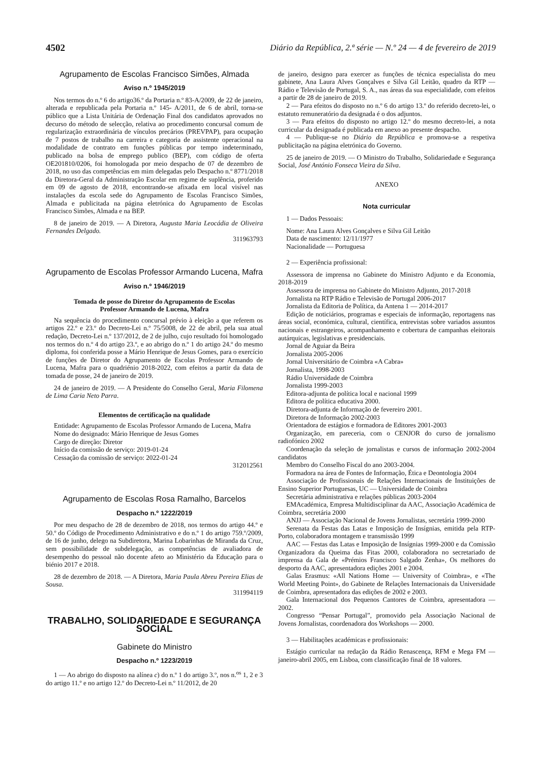4502 Diário da República, 2.ª série — N.º 24 — 4 de fevereiro de 2019
Agrupamento de Escolas Francisco Simões, Almada
Aviso n.º 1945/2019
Nos termos do n.º 6 do artigo36.º da Portaria n.º 83-A/2009, de 22 de janeiro, alterada e republicada pela Portaria n.º 145- A/2011, de 6 de abril, torna-se público que a Lista Unitária de Ordenação Final dos candidatos aprovados no decurso do método de selecção, relativa ao procedimento concursal comum de regularização extraordinária de vínculos precários (PREVPAP), para ocupação de 7 postos de trabalho na carreira e categoria de assistente operacional na modalidade de contrato em funções públicas por tempo indeterminado, publicado na bolsa de emprego publico (BEP), com código de oferta OE201810/0206, foi homologada por meio despacho de 07 de dezembro de 2018, no uso das competências em mim delegadas pelo Despacho n.º 8771/2018 da Diretora-Geral da Administração Escolar em regime de suplência, proferido em 09 de agosto de 2018, encontrando-se afixada em local visível nas instalações da escola sede do Agrupamento de Escolas Francisco Simões, Almada e publicitada na página eletrónica do Agrupamento de Escolas Francisco Simões, Almada e na BEP.
8 de janeiro de 2019. — A Diretora, Augusta Maria Leocádia de Oliveira Fernandes Delgado.
311963793
Agrupamento de Escolas Professor Armando Lucena, Mafra
Aviso n.º 1946/2019
Tomada de posse do Diretor do Agrupamento de Escolas
Professor Armando de Lucena, Mafra
Na sequência do procedimento concursal prévio à eleição a que referem os artigos 22.º e 23.º do Decreto-Lei n.º 75/5008, de 22 de abril, pela sua atual redação, Decreto-Lei n.º 137/2012, de 2 de julho, cujo resultado foi homologado nos termos do n.º 4 do artigo 23.º, e ao abrigo do n.º 1 do artigo 24.º do mesmo diploma, foi conferida posse a Mário Henrique de Jesus Gomes, para o exercício de funções de Diretor do Agrupamento de Escolas Professor Armando de Lucena, Mafra para o quadriénio 2018-2022, com efeitos a partir da data de tomada de posse, 24 de janeiro de 2019.
24 de janeiro de 2019. — A Presidente do Conselho Geral, Maria Filomena de Lima Caria Neto Parra.
Elementos de certificação na qualidade
Entidade: Agrupamento de Escolas Professor Armando de Lucena, Mafra
Nome do designado: Mário Henrique de Jesus Gomes
Cargo de direção: Diretor
Início da comissão de serviço: 2019-01-24
Cessação da comissão de serviço: 2022-01-24
312012561
Agrupamento de Escolas Rosa Ramalho, Barcelos
Despacho n.º 1222/2019
Por meu despacho de 28 de dezembro de 2018, nos termos do artigo 44.º e 50.º do Código de Procedimento Administrativo e do n.º 1 do artigo 759.º/2009, de 16 de junho, delego na Subdiretora, Marina Lobarinhas de Miranda da Cruz, sem possibilidade de subdelegação, as competências de avaliadora de desempenho do pessoal não docente afeto ao Ministério da Educação para o biénio 2017 e 2018.
28 de dezembro de 2018. — A Diretora, Maria Paula Abreu Pereira Elias de Sousa.
311994119
TRABALHO, SOLIDARIEDADE E SEGURANÇA SOCIAL
Gabinete do Ministro
Despacho n.º 1223/2019
1 — Ao abrigo do disposto na alínea c) do n.º 1 do artigo 3.º, nos n.<sup>os</sup> 1, 2 e 3 do artigo 11.º e no artigo 12.º do Decreto-Lei n.º 11/2012, de 20
de janeiro, designo para exercer as funções de técnica especialista do meu gabinete, Ana Laura Alves Gonçalves e Silva Gil Leitão, quadro da RTP — Rádio e Televisão de Portugal, S. A., nas áreas da sua especialidade, com efeitos a partir de 28 de janeiro de 2019.
2 — Para efeitos do disposto no n.º 6 do artigo 13.º do referido decreto-lei, o estatuto remuneratório da designada é o dos adjuntos.
3 — Para efeitos do disposto no artigo 12.º do mesmo decreto-lei, a nota curricular da designada é publicada em anexo ao presente despacho.
4 — Publique-se no Diário da República e promova-se a respetiva publicitação na página eletrónica do Governo.
25 de janeiro de 2019. — O Ministro do Trabalho, Solidariedade e Segurança Social, José António Fonseca Vieira da Silva.
ANEXO
Nota curricular
1 — Dados Pessoais:
Nome: Ana Laura Alves Gonçalves e Silva Gil Leitão
Data de nascimento: 12/11/1977
Nacionalidade — Portuguesa
2 — Experiência profissional:
Assessora de imprensa no Gabinete do Ministro Adjunto e da Economia, 2018-2019
Assessora de imprensa no Gabinete do Ministro Adjunto, 2017-2018
Jornalista na RTP Rádio e Televisão de Portugal 2006-2017
Jornalista da Editoria de Política, da Antena 1 — 2014-2017
Edição de noticiários, programas e especiais de informação, reportagens nas áreas social, económica, cultural, científica, entrevistas sobre variados assuntos nacionais e estrangeiros, acompanhamento e cobertura de campanhas eleitorais autárquicas, legislativas e presidenciais.
Jornal de Aguiar da Beira
Jornalista 2005-2006
Jornal Universitário de Coimbra «A Cabra»
Jornalista, 1998-2003
Rádio Universidade de Coimbra
Jornalista 1999-2003
Editora-adjunta de política local e nacional 1999
Editora de política educativa 2000.
Diretora-adjunta de Informação de fevereiro 2001.
Diretora de Informação 2002-2003
Orientadora de estágios e formadora de Editores 2001-2003
Organização, em pareceria, com o CENJOR do curso de jornalismo radiofónico 2002
Coordenação da seleção de jornalistas e cursos de informação 2002-2004 candidatos
Membro do Conselho Fiscal do ano 2003-2004.
Formadora na área de Fontes de Informação, Ética e Deontologia 2004
Associação de Profissionais de Relações Internacionais de Instituições de Ensino Superior Portuguesas, UC — Universidade de Coimbra
Secretária administrativa e relações públicas 2003-2004
EMAcadémica, Empresa Multidisciplinar da AAC, Associação Académica de Coimbra, secretária 2000
ANJJ — Associação Nacional de Jovens Jornalistas, secretária 1999-2000
Serenata da Festas das Latas e Imposição de Insígnias, emitida pela RTP-Porto, colaboradora montagem e transmissão 1999
AAC — Festas das Latas e Imposição de Insígnias 1999-2000 e da Comissão Organizadora da Queima das Fitas 2000, colaboradora no secretariado de imprensa da Gala de «Prémios Francisco Salgado Zenha», Os melhores do desporto da AAC, apresentadora edições 2001 e 2004.
Galas Erasmus: «All Nations Home — University of Coimbra», e «The World Meeting Point», do Gabinete de Relações Internacionais da Universidade de Coimbra, apresentadora das edições de 2002 e 2003.
Gala Internacional dos Pequenos Cantores de Coimbra, apresentadora — 2002.
Congresso “Pensar Portugal”, promovido pela Associação Nacional de Jovens Jornalistas, coordenadora dos Workshops — 2000.
3 — Habilitações académicas e profissionais:
Estágio curricular na redação da Rádio Renascença, RFM e Mega FM — janeiro-abril 2005, em Lisboa, com classificação final de 18 valores.